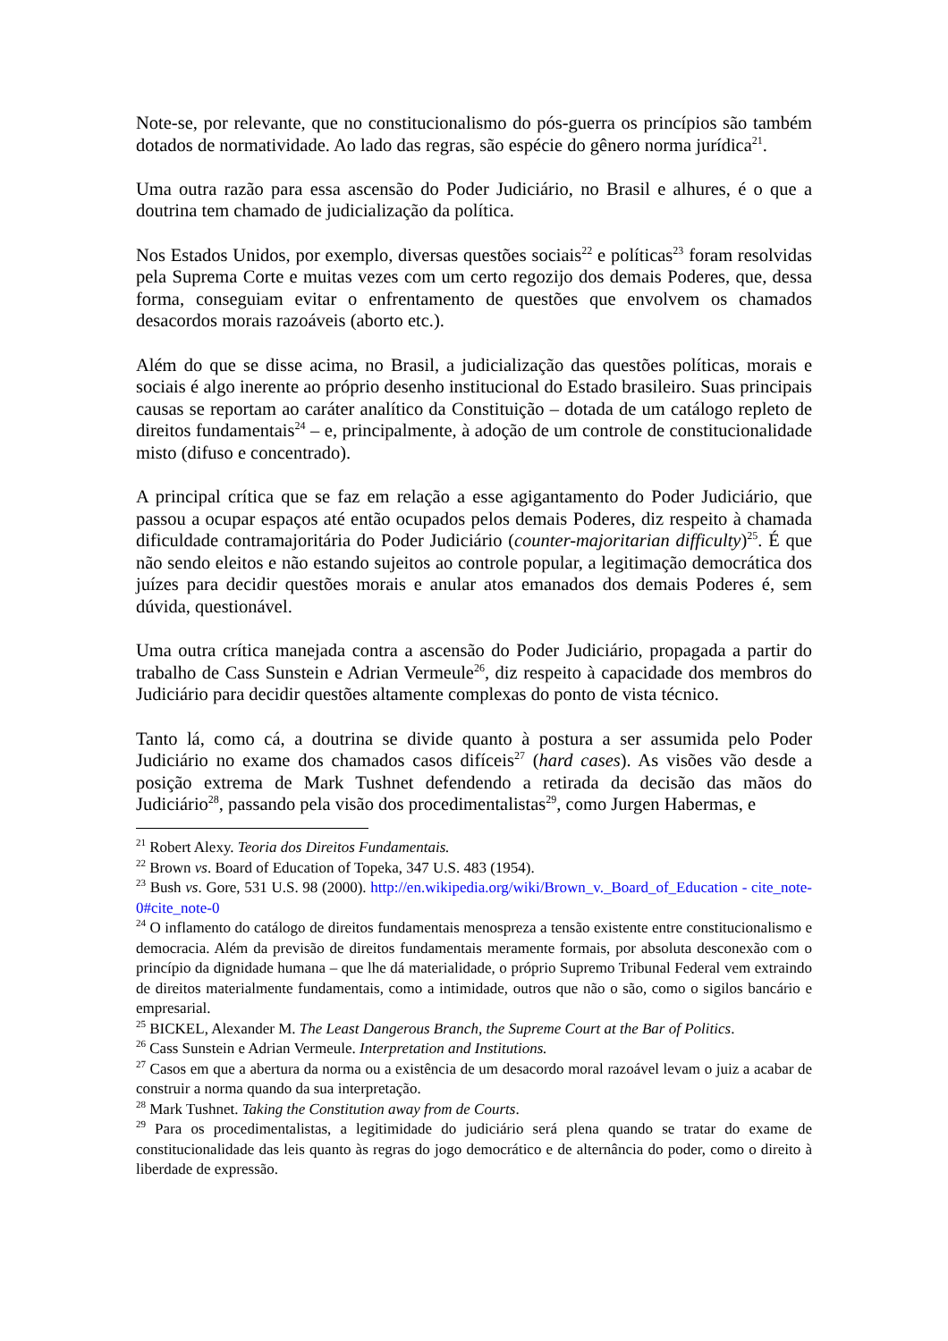Note-se, por relevante, que no constitucionalismo do pós-guerra os princípios são também dotados de normatividade. Ao lado das regras, são espécie do gênero norma jurídica<sup>21</sup>.
Uma outra razão para essa ascensão do Poder Judiciário, no Brasil e alhures, é o que a doutrina tem chamado de judicialização da política.
Nos Estados Unidos, por exemplo, diversas questões sociais<sup>22</sup> e políticas<sup>23</sup> foram resolvidas pela Suprema Corte e muitas vezes com um certo regozijo dos demais Poderes, que, dessa forma, conseguiam evitar o enfrentamento de questões que envolvem os chamados desacordos morais razoáveis (aborto etc.).
Além do que se disse acima, no Brasil, a judicialização das questões políticas, morais e sociais é algo inerente ao próprio desenho institucional do Estado brasileiro. Suas principais causas se reportam ao caráter analítico da Constituição – dotada de um catálogo repleto de direitos fundamentais<sup>24</sup> – e, principalmente, à adoção de um controle de constitucionalidade misto (difuso e concentrado).
A principal crítica que se faz em relação a esse agigantamento do Poder Judiciário, que passou a ocupar espaços até então ocupados pelos demais Poderes, diz respeito à chamada dificuldade contramajoritária do Poder Judiciário (counter-majoritarian difficulty)<sup>25</sup>. É que não sendo eleitos e não estando sujeitos ao controle popular, a legitimação democrática dos juízes para decidir questões morais e anular atos emanados dos demais Poderes é, sem dúvida, questionável.
Uma outra crítica manejada contra a ascensão do Poder Judiciário, propagada a partir do trabalho de Cass Sunstein e Adrian Vermeule<sup>26</sup>, diz respeito à capacidade dos membros do Judiciário para decidir questões altamente complexas do ponto de vista técnico.
Tanto lá, como cá, a doutrina se divide quanto à postura a ser assumida pelo Poder Judiciário no exame dos chamados casos difíceis<sup>27</sup> (hard cases). As visões vão desde a posição extrema de Mark Tushnet defendendo a retirada da decisão das mãos do Judiciário<sup>28</sup>, passando pela visão dos procedimentalistas<sup>29</sup>, como Jurgen Habermas, e
<sup>21</sup> Robert Alexy. Teoria dos Direitos Fundamentais.
<sup>22</sup> Brown vs. Board of Education of Topeka, 347 U.S. 483 (1954).
<sup>23</sup> Bush vs. Gore, 531 U.S. 98 (2000). http://en.wikipedia.org/wiki/Brown_v._Board_of_Education - cite_note-0#cite_note-0
<sup>24</sup> O inflamento do catálogo de direitos fundamentais menospreza a tensão existente entre constitucionalismo e democracia. Além da previsão de direitos fundamentais meramente formais, por absoluta desconexão com o princípio da dignidade humana – que lhe dá materialidade, o próprio Supremo Tribunal Federal vem extraindo de direitos materialmente fundamentais, como a intimidade, outros que não o são, como o sigilos bancário e empresarial.
<sup>25</sup> BICKEL, Alexander M. The Least Dangerous Branch, the Supreme Court at the Bar of Politics.
<sup>26</sup> Cass Sunstein e Adrian Vermeule. Interpretation and Institutions.
<sup>27</sup> Casos em que a abertura da norma ou a existência de um desacordo moral razoável levam o juiz a acabar de construir a norma quando da sua interpretação.
<sup>28</sup> Mark Tushnet. Taking the Constitution away from de Courts.
<sup>29</sup> Para os procedimentalistas, a legitimidade do judiciário será plena quando se tratar do exame de constitucionalidade das leis quanto às regras do jogo democrático e de alternância do poder, como o direito à liberdade de expressão.